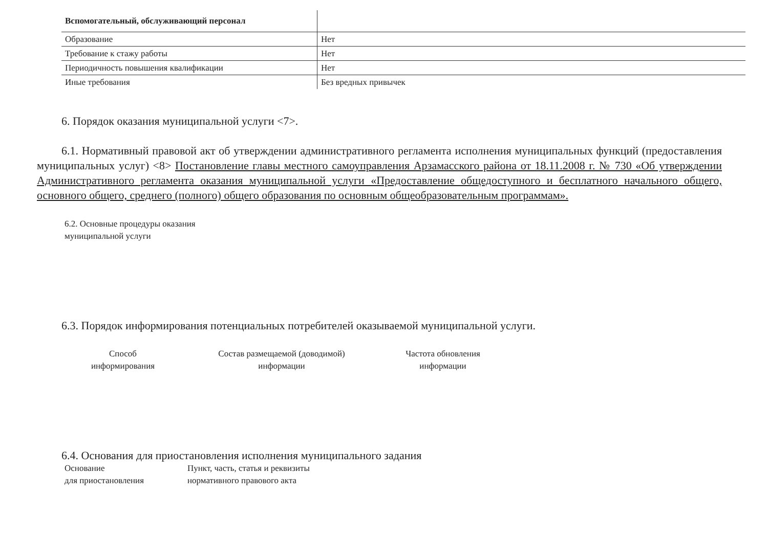| Вспомогательный, обслуживающий персонал | |
| Образование | Нет |
| Требование к стажу работы | Нет |
| Периодичность повышения квалификации | Нет |
| Иные требования | Без вредных привычек |
6. Порядок оказания муниципальной услуги <7>.
6.1. Нормативный правовой акт об утверждении административного регламента исполнения муниципальных функций (предоставления муниципальных услуг) <8> Постановление главы местного самоуправления Арзамасского района от 18.11.2008 г. № 730 «Об утверждении Административного регламента оказания муниципальной услуги «Предоставление общедоступного и бесплатного начального общего, основного общего, среднего (полного) общего образования по основным общеобразовательным программам».
6.2. Основные процедуры оказания
муниципальной услуги
6.3. Порядок информирования потенциальных потребителей оказываемой муниципальной услуги.
Способ
информирования
Состав размещаемой (доводимой)
информации
Частота обновления
информации
6.4. Основания для приостановления исполнения муниципального задания
Основание
для приостановления
Пункт, часть, статья и реквизиты
нормативного правового акта